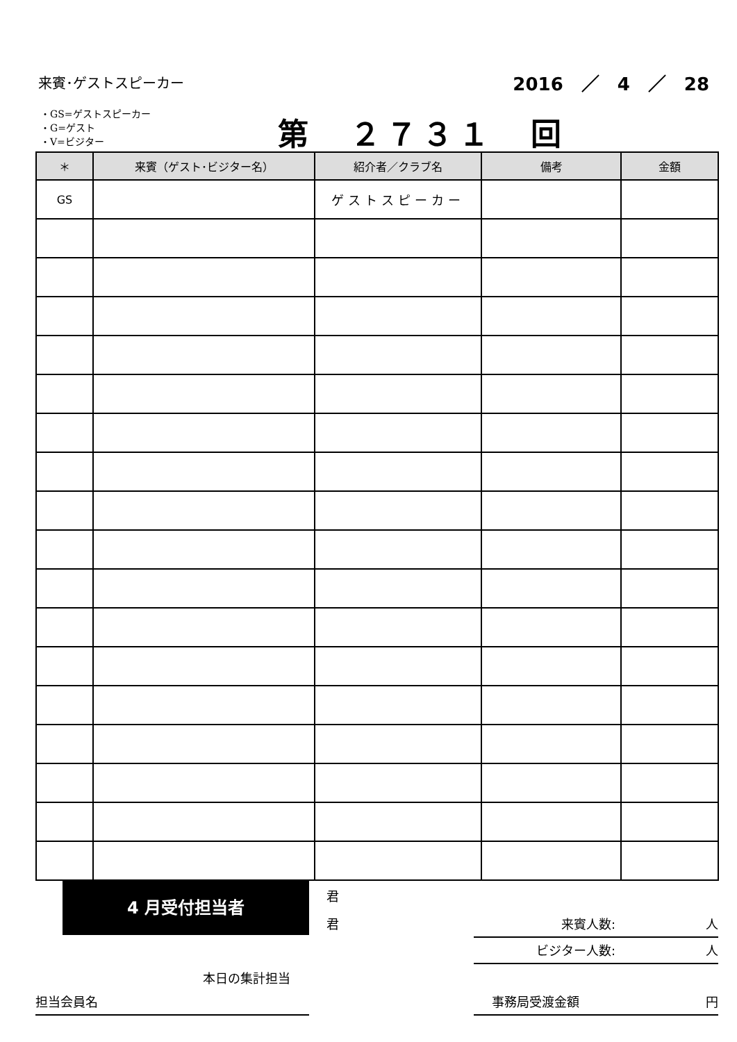来賓･ゲストスピーカー 2016　／　4　／　28
・GS=ゲストスピーカー
・G=ゲスト
・V=ビジター
第　２７３１　回
| ＊ | 来賓（ゲスト･ビジター名） | 紹介者／クラブ名 | 備考 | 金額 |
| --- | --- | --- | --- | --- |
| GS | | ゲストスピーカー | | |
4 月受付担当者 君
君 来賓人数: 人
ビジター人数: 人
本日の集計担当
担当会員名 事務局受渡金額 円